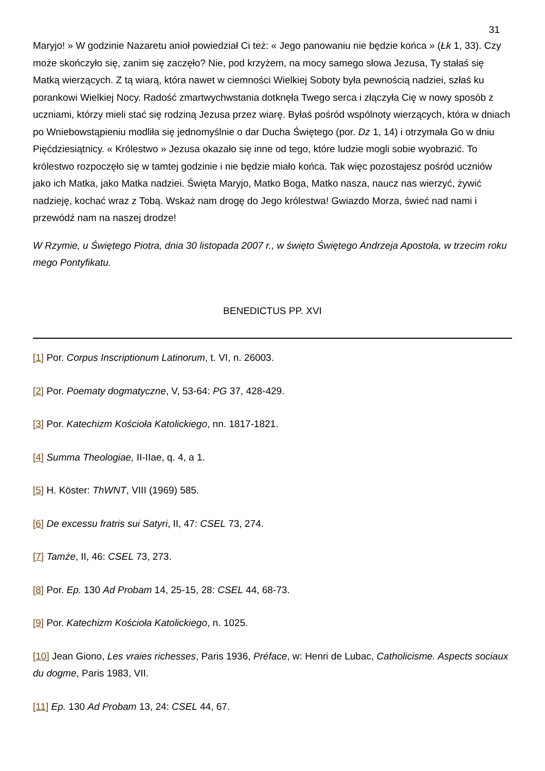31
Maryjo! » W godzinie Nazaretu anioł powiedział Ci też: « Jego panowaniu nie będzie końca » (Łk 1, 33). Czy może skończyło się, zanim się zaczęło? Nie, pod krzyżem, na mocy samego słowa Jezusa, Ty stałaś się Matką wierzących. Z tą wiarą, która nawet w ciemności Wielkiej Soboty była pewnością nadziei, szłaś ku porankowi Wielkiej Nocy. Radość zmartwychwstania dotknęła Twego serca i złączyła Cię w nowy sposób z uczniami, którzy mieli stać się rodziną Jezusa przez wiarę. Byłaś pośród wspólnoty wierzących, która w dniach po Wniebowstąpieniu modliła się jednomyślnie o dar Ducha Świętego (por. Dz 1, 14) i otrzymała Go w dniu Pięćdziesiątnicy. « Królestwo » Jezusa okazało się inne od tego, które ludzie mogli sobie wyobrazić. To królestwo rozpoczęło się w tamtej godzinie i nie będzie miało końca. Tak więc pozostajesz pośród uczniów jako ich Matka, jako Matka nadziei. Święta Maryjo, Matko Boga, Matko nasza, naucz nas wierzyć, żywić nadzieję, kochać wraz z Tobą. Wskaż nam drogę do Jego królestwa! Gwiazdo Morza, świeć nad nami i przewódź nam na naszej drodze!
W Rzymie, u Świętego Piotra, dnia 30 listopada 2007 r., w święto Świętego Andrzeja Apostoła, w trzecim roku mego Pontyfikatu.
BENEDICTUS PP. XVI
[1] Por. Corpus Inscriptionum Latinorum, t. VI, n. 26003.
[2] Por. Poematy dogmatyczne, V, 53-64: PG 37, 428-429.
[3] Por. Katechizm Kościoła Katolickiego, nn. 1817-1821.
[4] Summa Theologiae, II-IIae, q. 4, a 1.
[5] H. Köster: ThWNT, VIII (1969) 585.
[6] De excessu fratris sui Satyri, II, 47: CSEL 73, 274.
[7] Tamże, II, 46: CSEL 73, 273.
[8] Por. Ep. 130 Ad Probam 14, 25-15, 28: CSEL 44, 68-73.
[9] Por. Katechizm Kościoła Katolickiego, n. 1025.
[10] Jean Giono, Les vraies richesses, Paris 1936, Préface, w: Henri de Lubac, Catholicisme. Aspects sociaux du dogme, Paris 1983, VII.
[11] Ep. 130 Ad Probam 13, 24: CSEL 44, 67.